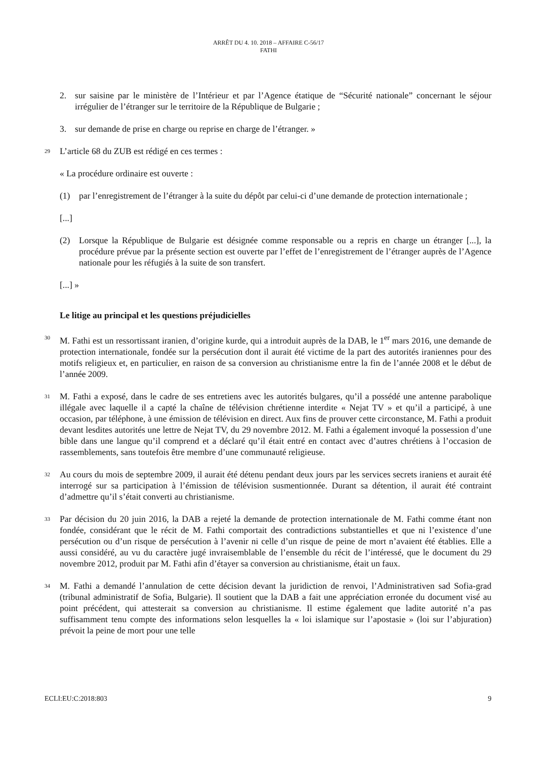ARRÊT DU 4. 10. 2018 – AFFAIRE C-56/17
FATHI
2. sur saisine par le ministère de l’Intérieur et par l’Agence étatique de “Sécurité nationale” concernant le séjour irrégulier de l’étranger sur le territoire de la République de Bulgarie ;
3. sur demande de prise en charge ou reprise en charge de l’étranger. »
29 L’article 68 du ZUB est rédigé en ces termes :
« La procédure ordinaire est ouverte :
(1) par l’enregistrement de l’étranger à la suite du dépôt par celui-ci d’une demande de protection internationale ;
[...]
(2) Lorsque la République de Bulgarie est désignée comme responsable ou a repris en charge un étranger [...], la procédure prévue par la présente section est ouverte par l’effet de l’enregistrement de l’étranger auprès de l’Agence nationale pour les réfugiés à la suite de son transfert.
[...] »
Le litige au principal et les questions préjudicielles
30 M. Fathi est un ressortissant iranien, d’origine kurde, qui a introduit auprès de la DAB, le 1<sup>er</sup> mars 2016, une demande de protection internationale, fondée sur la persécution dont il aurait été victime de la part des autorités iraniennes pour des motifs religieux et, en particulier, en raison de sa conversion au christianisme entre la fin de l’année 2008 et le début de l’année 2009.
31 M. Fathi a exposé, dans le cadre de ses entretiens avec les autorités bulgares, qu’il a possédé une antenne parabolique illégale avec laquelle il a capté la chaîne de télévision chrétienne interdite « Nejat TV » et qu’il a participé, à une occasion, par téléphone, à une émission de télévision en direct. Aux fins de prouver cette circonstance, M. Fathi a produit devant lesdites autorités une lettre de Nejat TV, du 29 novembre 2012. M. Fathi a également invoqué la possession d’une bible dans une langue qu’il comprend et a déclaré qu’il était entré en contact avec d’autres chrétiens à l’occasion de rassemblements, sans toutefois être membre d’une communauté religieuse.
32 Au cours du mois de septembre 2009, il aurait été détenu pendant deux jours par les services secrets iraniens et aurait été interrogé sur sa participation à l’émission de télévision susmentionnée. Durant sa détention, il aurait été contraint d’admettre qu’il s’était converti au christianisme.
33 Par décision du 20 juin 2016, la DAB a rejeté la demande de protection internationale de M. Fathi comme étant non fondée, considérant que le récit de M. Fathi comportait des contradictions substantielles et que ni l’existence d’une persécution ou d’un risque de persécution à l’avenir ni celle d’un risque de peine de mort n’avaient été établies. Elle a aussi considéré, au vu du caractère jugé invraisemblable de l’ensemble du récit de l’intéressé, que le document du 29 novembre 2012, produit par M. Fathi afin d’étayer sa conversion au christianisme, était un faux.
34 M. Fathi a demandé l’annulation de cette décision devant la juridiction de renvoi, l’Administrativen sad Sofia-grad (tribunal administratif de Sofia, Bulgarie). Il soutient que la DAB a fait une appréciation erronée du document visé au point précédent, qui attesterait sa conversion au christianisme. Il estime également que ladite autorité n’a pas suffisamment tenu compte des informations selon lesquelles la « loi islamique sur l’apostasie » (loi sur l’abjuration) prévoit la peine de mort pour une telle
ECLI:EU:C:2018:803 9